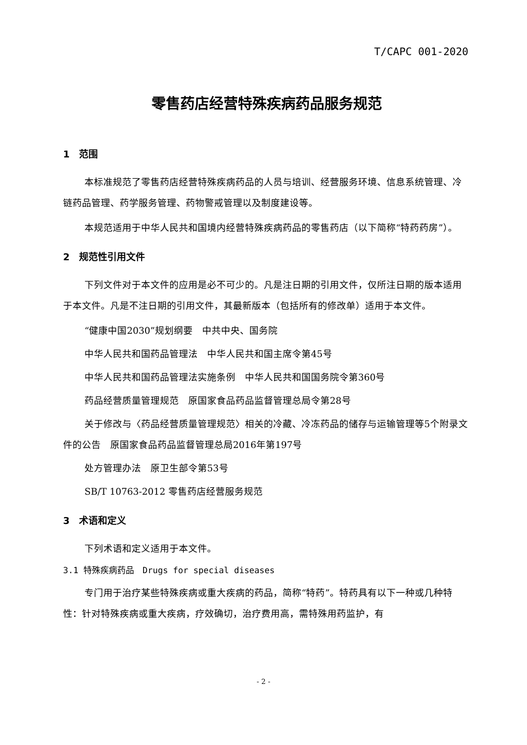T/CAPC 001-2020
零售药店经营特殊疾病药品服务规范
1　范围
本标准规范了零售药店经营特殊疾病药品的人员与培训、经营服务环境、信息系统管理、冷链药品管理、药学服务管理、药物警戒管理以及制度建设等。
本规范适用于中华人民共和国境内经营特殊疾病药品的零售药店（以下简称“特药药房”）。
2　规范性引用文件
下列文件对于本文件的应用是必不可少的。凡是注日期的引用文件，仅所注日期的版本适用于本文件。凡是不注日期的引用文件，其最新版本（包括所有的修改单）适用于本文件。
“健康中国2030”规划纲要　中共中央、国务院
中华人民共和国药品管理法　中华人民共和国主席令第45号
中华人民共和国药品管理法实施条例　中华人民共和国国务院令第360号
药品经营质量管理规范　原国家食品药品监督管理总局令第28号
关于修改与〈药品经营质量管理规范〉相关的冷藏、冷冻药品的储存与运输管理等5个附录文件的公告　原国家食品药品监督管理总局2016年第197号
处方管理办法　原卫生部令第53号
SB/T 10763-2012 零售药店经营服务规范
3　术语和定义
下列术语和定义适用于本文件。
3.1 特殊疾病药品　Drugs for special diseases
专门用于治疗某些特殊疾病或重大疾病的药品，简称“特药”。特药具有以下一种或几种特性：针对特殊疾病或重大疾病，疗效确切，治疗费用高，需特殊用药监护，有
- 2 -